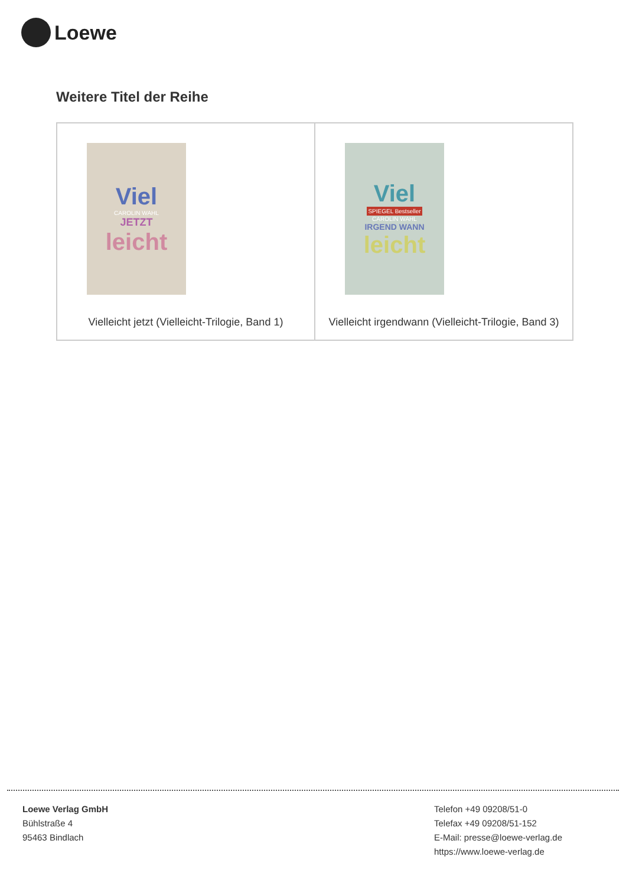Loewe
Weitere Titel der Reihe
| Viel CAROLIN WAHL JETZT leicht Vielleicht jetzt (Vielleicht-Trilogie, Band 1) | Viel SPIEGEL Bestseller CAROLIN WAHL IRGEND WANN leicht Vielleicht irgendwann (Vielleicht-Trilogie, Band 3) |
Loewe Verlag GmbH
Bühlstraße 4
95463 Bindlach
Telefon +49 09208/51-0
Telefax +49 09208/51-152
E-Mail: presse@loewe-verlag.de
https://www.loewe-verlag.de